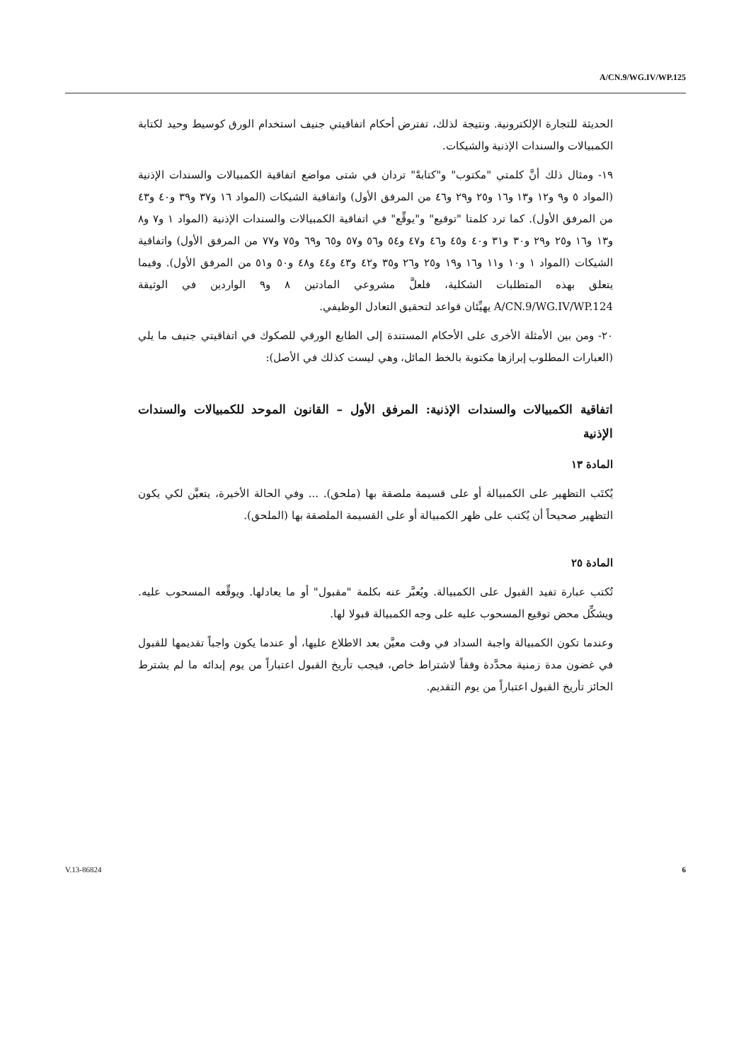A/CN.9/WG.IV/WP.125
الحديثة للتجارة الإلكترونية. ونتيجة لذلك، تفترض أحكام اتفاقيتي جنيف استخدام الورق كوسيط وحيد لكتابة الكمبيالات والسندات الإذنية والشيكات.
١٩- ومثال ذلك أنَّ كلمتي "مكتوب" و"كتابةً" تردان في شتى مواضع اتفاقية الكمبيالات والسندات الإذنية (المواد ٥ و٩ و١٢ و١٣ و١٦ و٢٥ و٢٩ و٤٦ من المرفق الأول) واتفاقية الشيكات (المواد ١٦ و٣٧ و٣٩ و٤٠ و٤٣ من المرفق الأول). كما ترد كلمتا "توقيع" و"يوقِّع" في اتفاقية الكمبيالات والسندات الإذنية (المواد ١ و٧ و٨ و١٣ و١٦ و٢٥ و٢٩ و٣٠ و٣١ و٤٠ و٤٥ و٤٦ و٤٧ و٥٤ و٥٦ و٥٧ و٦٥ و٦٩ و٧٥ و٧٧ من المرفق الأول) واتفاقية الشيكات (المواد ١ و١٠ و١١ و١٦ و١٩ و٢٥ و٢٦ و٣٥ و٤٢ و٤٣ و٤٤ و٤٨ و٥٠ و٥١ من المرفق الأول). وفيما يتعلق بهذه المتطلبات الشكلية، فلعلَّ مشروعي المادتين ٨ و٩ الواردين في الوثيقة A/CN.9/WG.IV/WP.124 يهيِّئان قواعد لتحقيق التعادل الوظيفي.
٢٠- ومن بين الأمثلة الأخرى على الأحكام المستندة إلى الطابع الورقي للصكوك في اتفاقيتي جنيف ما يلي (العبارات المطلوب إبرازها مكتوبة بالخط المائل، وهي ليست كذلك في الأصل):
اتفاقية الكمبيالات والسندات الإذنية: المرفق الأول – القانون الموحد للكمبيالات والسندات الإذنية
المادة ١٣
يُكتَب التظهير على الكمبيالة أو على قسيمة ملصقة بها (ملحق). ... وفي الحالة الأخيرة، يتعيَّن لكي يكون التظهير صحيحاً أن يُكتب على ظهر الكمبيالة أو على القسيمة الملصقة بها (الملحق).
المادة ٢٥
تُكتب عبارة تفيد القبول على الكمبيالة. ويُعبَّر عنه بكلمة "مقبول" أو ما يعادلها. ويوقِّعه المسحوب عليه. ويشكِّل محض توقيع المسحوب عليه على وجه الكمبيالة قبولا لها.
وعندما تكون الكمبيالة واجبة السداد في وقت معيَّن بعد الاطلاع عليها، أو عندما يكون واجباً تقديمها للقبول في غضون مدة زمنية محدَّدة وفقاً لاشتراط خاص، فيجب تأريخ القبول اعتباراً من يوم إبدائه ما لم يشترط الحائز تأريخ القبول اعتباراً من يوم التقديم.
V.13-86824 6